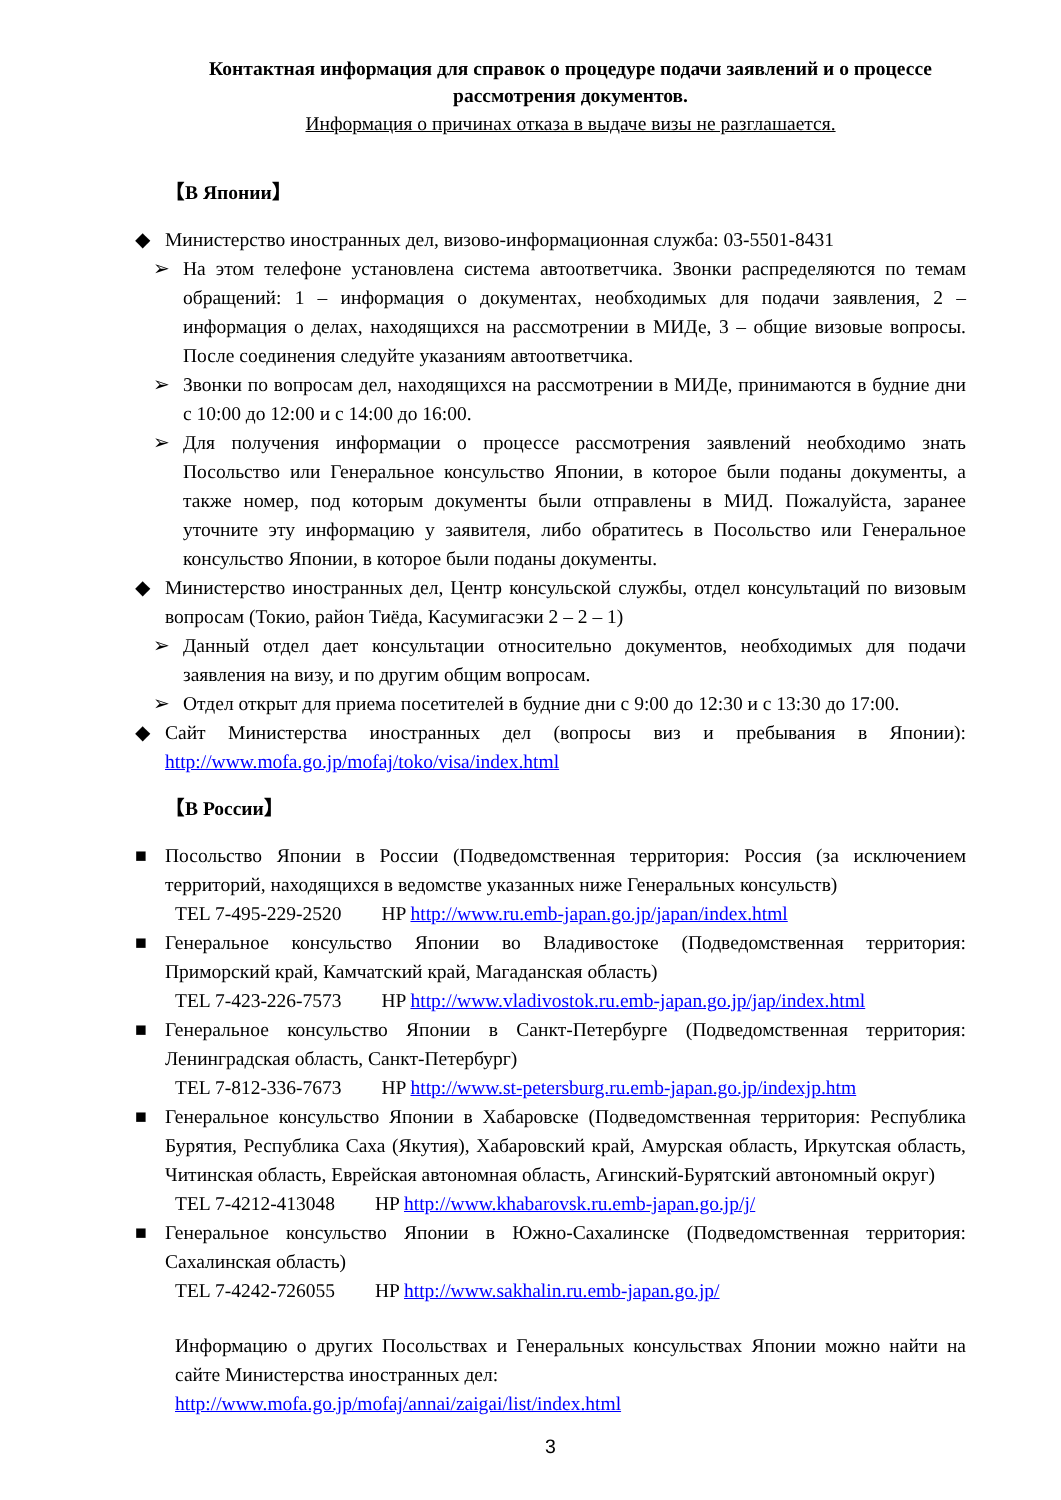Контактная информация для справок о процедуре подачи заявлений и о процессе рассмотрения документов.
Информация о причинах отказа в выдаче визы не разглашается.
【В Японии】
◆ Министерство иностранных дел, визово-информационная служба: 03-5501-8431
➢ На этом телефоне установлена система автоответчика. Звонки распределяются по темам обращений: 1 – информация о документах, необходимых для подачи заявления, 2 – информация о делах, находящихся на рассмотрении в МИДе, 3 – общие визовые вопросы. После соединения следуйте указаниям автоответчика.
➢ Звонки по вопросам дел, находящихся на рассмотрении в МИДе, принимаются в будние дни с 10:00 до 12:00 и с 14:00 до 16:00.
➢ Для получения информации о процессе рассмотрения заявлений необходимо знать Посольство или Генеральное консульство Японии, в которое были поданы документы, а также номер, под которым документы были отправлены в МИД. Пожалуйста, заранее уточните эту информацию у заявителя, либо обратитесь в Посольство или Генеральное консульство Японии, в которое были поданы документы.
◆ Министерство иностранных дел, Центр консульской службы, отдел консультаций по визовым вопросам (Токио, район Тиёда, Касумигасэки 2 – 2 – 1)
➢ Данный отдел дает консультации относительно документов, необходимых для подачи заявления на визу, и по другим общим вопросам.
➢ Отдел открыт для приема посетителей в будние дни с 9:00 до 12:30 и с 13:30 до 17:00.
◆ Сайт Министерства иностранных дел (вопросы виз и пребывания в Японии): http://www.mofa.go.jp/mofaj/toko/visa/index.html
【В России】
■ Посольство Японии в России (Подведомственная территория: Россия (за исключением территорий, находящихся в ведомстве указанных ниже Генеральных консульств)
TEL 7-495-229-2520 HP http://www.ru.emb-japan.go.jp/japan/index.html
■ Генеральное консульство Японии во Владивостоке (Подведомственная территория: Приморский край, Камчатский край, Магаданская область)
TEL 7-423-226-7573 HP http://www.vladivostok.ru.emb-japan.go.jp/jap/index.html
■ Генеральное консульство Японии в Санкт-Петербурге (Подведомственная территория: Ленинградская область, Санкт-Петербург)
TEL 7-812-336-7673 HP http://www.st-petersburg.ru.emb-japan.go.jp/indexjp.htm
■ Генеральное консульство Японии в Хабаровске (Подведомственная территория: Республика Бурятия, Республика Саха (Якутия), Хабаровский край, Амурская область, Иркутская область, Читинская область, Еврейская автономная область, Агинский-Бурятский автономный округ)
TEL 7-4212-413048 HP http://www.khabarovsk.ru.emb-japan.go.jp/j/
■ Генеральное консульство Японии в Южно-Сахалинске (Подведомственная территория: Сахалинская область)
TEL 7-4242-726055 HP http://www.sakhalin.ru.emb-japan.go.jp/
Информацию о других Посольствах и Генеральных консульствах Японии можно найти на сайте Министерства иностранных дел:
http://www.mofa.go.jp/mofaj/annai/zaigai/list/index.html
3